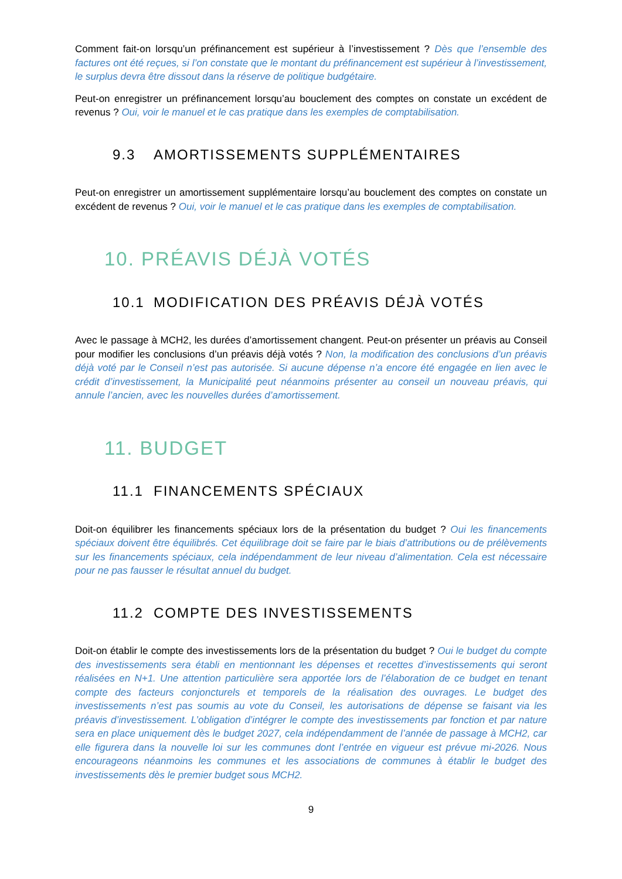Comment fait-on lorsqu’un préfinancement est supérieur à l’investissement ? Dès que l’ensemble des factures ont été reçues, si l’on constate que le montant du préfinancement est supérieur à l’investissement, le surplus devra être dissout dans la réserve de politique budgétaire.
Peut-on enregistrer un préfinancement lorsqu’au bouclement des comptes on constate un excédent de revenus ? Oui, voir le manuel et le cas pratique dans les exemples de comptabilisation.
9.3 AMORTISSEMENTS SUPPLÉMENTAIRES
Peut-on enregistrer un amortissement supplémentaire lorsqu’au bouclement des comptes on constate un excédent de revenus ? Oui, voir le manuel et le cas pratique dans les exemples de comptabilisation.
10. PRÉAVIS DÉJÀ VOTÉS
10.1 MODIFICATION DES PRÉAVIS DÉJÀ VOTÉS
Avec le passage à MCH2, les durées d’amortissement changent. Peut-on présenter un préavis au Conseil pour modifier les conclusions d’un préavis déjà votés ? Non, la modification des conclusions d’un préavis déjà voté par le Conseil n’est pas autorisée. Si aucune dépense n’a encore été engagée en lien avec le crédit d’investissement, la Municipalité peut néanmoins présenter au conseil un nouveau préavis, qui annule l’ancien, avec les nouvelles durées d’amortissement.
11. BUDGET
11.1 FINANCEMENTS SPÉCIAUX
Doit-on équilibrer les financements spéciaux lors de la présentation du budget ? Oui les financements spéciaux doivent être équilibrés. Cet équilibrage doit se faire par le biais d’attributions ou de prélèvements sur les financements spéciaux, cela indépendamment de leur niveau d’alimentation. Cela est nécessaire pour ne pas fausser le résultat annuel du budget.
11.2 COMPTE DES INVESTISSEMENTS
Doit-on établir le compte des investissements lors de la présentation du budget ? Oui le budget du compte des investissements sera établi en mentionnant les dépenses et recettes d’investissements qui seront réalisées en N+1. Une attention particulière sera apportée lors de l’élaboration de ce budget en tenant compte des facteurs conjoncturels et temporels de la réalisation des ouvrages. Le budget des investissements n’est pas soumis au vote du Conseil, les autorisations de dépense se faisant via les préavis d’investissement. L’obligation d’intégrer le compte des investissements par fonction et par nature sera en place uniquement dès le budget 2027, cela indépendamment de l’année de passage à MCH2, car elle figurera dans la nouvelle loi sur les communes dont l’entrée en vigueur est prévue mi-2026. Nous encourageons néanmoins les communes et les associations de communes à établir le budget des investissements dès le premier budget sous MCH2.
9